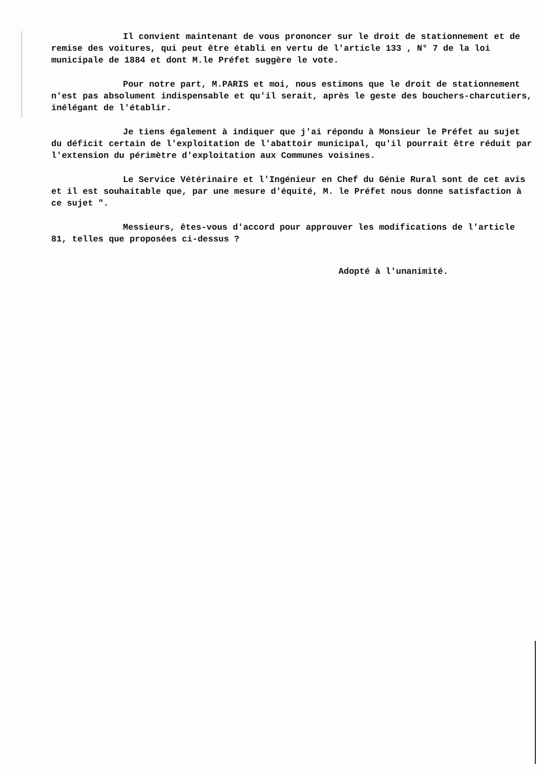Il convient maintenant de vous prononcer sur le droit de stationnement et de remise des voitures, qui peut être établi en vertu de l'article 133 , N° 7 de la loi municipale de 1884 et dont M.le Préfet suggère le vote.
Pour notre part, M.PARIS et moi, nous estimons que le droit de stationnement n'est pas absolument indispensable et qu'il serait, après le geste des bouchers-charcutiers, inélégant de l'établir.
Je tiens également à indiquer que j'ai répondu à Monsieur le Préfet au sujet du déficit certain de l'exploitation de l'abattoir municipal, qu'il pourrait être réduit par l'extension du périmètre d'exploitation aux Communes voisines.
Le Service Vétérinaire et l'Ingénieur en Chef du Génie Rural sont de cet avis et il est souhaitable que, par une mesure d'équité, M. le Préfet nous donne satisfaction à ce sujet ".
Messieurs, êtes-vous d'accord pour approuver les modifications de l'article 81, telles que proposées ci-dessus ?
Adopté à l'unanimité.